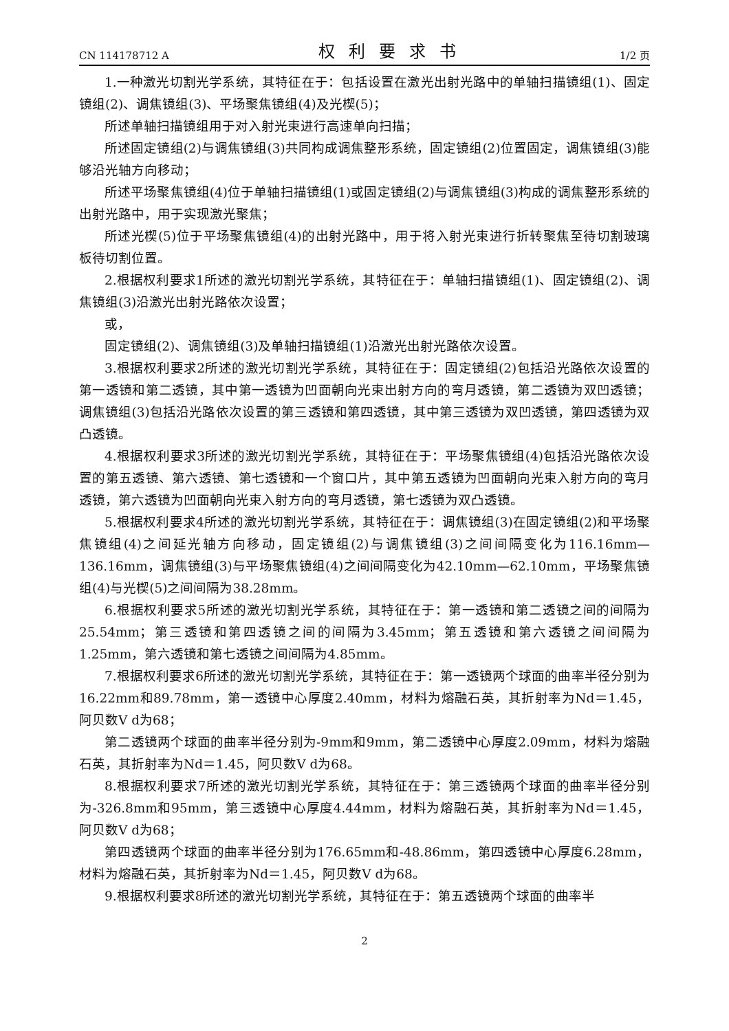CN 114178712 A 权利要求书 1/2 页
1.一种激光切割光学系统，其特征在于：包括设置在激光出射光路中的单轴扫描镜组(1)、固定镜组(2)、调焦镜组(3)、平场聚焦镜组(4)及光楔(5)；
所述单轴扫描镜组用于对入射光束进行高速单向扫描；
所述固定镜组(2)与调焦镜组(3)共同构成调焦整形系统，固定镜组(2)位置固定，调焦镜组(3)能够沿光轴方向移动；
所述平场聚焦镜组(4)位于单轴扫描镜组(1)或固定镜组(2)与调焦镜组(3)构成的调焦整形系统的出射光路中，用于实现激光聚焦；
所述光楔(5)位于平场聚焦镜组(4)的出射光路中，用于将入射光束进行折转聚焦至待切割玻璃板待切割位置。
2.根据权利要求1所述的激光切割光学系统，其特征在于：单轴扫描镜组(1)、固定镜组(2)、调焦镜组(3)沿激光出射光路依次设置；
或，
固定镜组(2)、调焦镜组(3)及单轴扫描镜组(1)沿激光出射光路依次设置。
3.根据权利要求2所述的激光切割光学系统，其特征在于：固定镜组(2)包括沿光路依次设置的第一透镜和第二透镜，其中第一透镜为凹面朝向光束出射方向的弯月透镜，第二透镜为双凹透镜；调焦镜组(3)包括沿光路依次设置的第三透镜和第四透镜，其中第三透镜为双凹透镜，第四透镜为双凸透镜。
4.根据权利要求3所述的激光切割光学系统，其特征在于：平场聚焦镜组(4)包括沿光路依次设置的第五透镜、第六透镜、第七透镜和一个窗口片，其中第五透镜为凹面朝向光束入射方向的弯月透镜，第六透镜为凹面朝向光束入射方向的弯月透镜，第七透镜为双凸透镜。
5.根据权利要求4所述的激光切割光学系统，其特征在于：调焦镜组(3)在固定镜组(2)和平场聚焦镜组(4)之间延光轴方向移动，固定镜组(2)与调焦镜组(3)之间间隔变化为116.16mm—136.16mm，调焦镜组(3)与平场聚焦镜组(4)之间间隔变化为42.10mm—62.10mm，平场聚焦镜组(4)与光楔(5)之间间隔为38.28mm。
6.根据权利要求5所述的激光切割光学系统，其特征在于：第一透镜和第二透镜之间的间隔为25.54mm；第三透镜和第四透镜之间的间隔为3.45mm；第五透镜和第六透镜之间间隔为1.25mm，第六透镜和第七透镜之间间隔为4.85mm。
7.根据权利要求6所述的激光切割光学系统，其特征在于：第一透镜两个球面的曲率半径分别为16.22mm和89.78mm，第一透镜中心厚度2.40mm，材料为熔融石英，其折射率为Nd＝1.45，阿贝数V d为68；
第二透镜两个球面的曲率半径分别为-9mm和9mm，第二透镜中心厚度2.09mm，材料为熔融石英，其折射率为Nd＝1.45，阿贝数V d为68。
8.根据权利要求7所述的激光切割光学系统，其特征在于：第三透镜两个球面的曲率半径分别为-326.8mm和95mm，第三透镜中心厚度4.44mm，材料为熔融石英，其折射率为Nd＝1.45，阿贝数V d为68；
第四透镜两个球面的曲率半径分别为176.65mm和-48.86mm，第四透镜中心厚度6.28mm，材料为熔融石英，其折射率为Nd＝1.45，阿贝数V d为68。
9.根据权利要求8所述的激光切割光学系统，其特征在于：第五透镜两个球面的曲率半
2